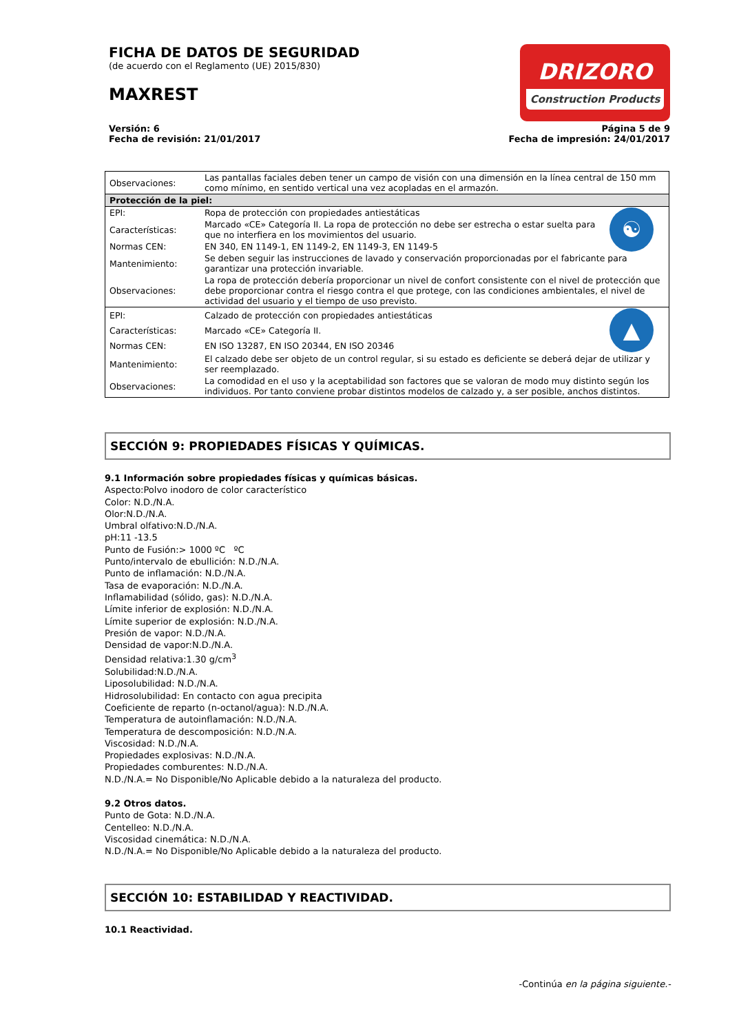FICHA DE DATOS DE SEGURIDAD
(de acuerdo con el Reglamento (UE) 2015/830)
MAXREST
DRIZORO
Construction Products
Versión: 6
Fecha de revisión: 21/01/2017
Página 5 de 9
Fecha de impresión: 24/01/2017
| Observaciones: | Las pantallas faciales deben tener un campo de visión con una dimensión en la línea central de 150 mm como mínimo, en sentido vertical una vez acopladas en el armazón. | |
| Protección de la piel: | | |
| EPI: | Ropa de protección con propiedades antiestáticas | ☯ |
| Características: | Marcado «CE» Categoría II. La ropa de protección no debe ser estrecha o estar suelta para que no interfiera en los movimientos del usuario. | |
| Normas CEN: | EN 340, EN 1149-1, EN 1149-2, EN 1149-3, EN 1149-5 | |
| Mantenimiento: | Se deben seguir las instrucciones de lavado y conservación proporcionadas por el fabricante para garantizar una protección invariable. | |
| Observaciones: | La ropa de protección debería proporcionar un nivel de confort consistente con el nivel de protección que debe proporcionar contra el riesgo contra el que protege, con las condiciones ambientales, el nivel de actividad del usuario y el tiempo de uso previsto. | |
| EPI: | Calzado de protección con propiedades antiestáticas | ▲ |
| Características: | Marcado «CE» Categoría II. | |
| Normas CEN: | EN ISO 13287, EN ISO 20344, EN ISO 20346 | |
| Mantenimiento: | El calzado debe ser objeto de un control regular, si su estado es deficiente se deberá dejar de utilizar y ser reemplazado. | |
| Observaciones: | La comodidad en el uso y la aceptabilidad son factores que se valoran de modo muy distinto según los individuos. Por tanto conviene probar distintos modelos de calzado y, a ser posible, anchos distintos. | |
SECCIÓN 9: PROPIEDADES FÍSICAS Y QUÍMICAS.
9.1 Información sobre propiedades físicas y químicas básicas.
Aspecto:Polvo inodoro de color característico
Color: N.D./N.A.
Olor:N.D./N.A.
Umbral olfativo:N.D./N.A.
pH:11 -13.5
Punto de Fusión:> 1000 ºC ºC
Punto/intervalo de ebullición: N.D./N.A.
Punto de inflamación: N.D./N.A.
Tasa de evaporación: N.D./N.A.
Inflamabilidad (sólido, gas): N.D./N.A.
Límite inferior de explosión: N.D./N.A.
Límite superior de explosión: N.D./N.A.
Presión de vapor: N.D./N.A.
Densidad de vapor:N.D./N.A.
Densidad relativa:1.30 g/cm<sup>3</sup>
Solubilidad:N.D./N.A.
Liposolubilidad: N.D./N.A.
Hidrosolubilidad: En contacto con agua precipita
Coeficiente de reparto (n-octanol/agua): N.D./N.A.
Temperatura de autoinflamación: N.D./N.A.
Temperatura de descomposición: N.D./N.A.
Viscosidad: N.D./N.A.
Propiedades explosivas: N.D./N.A.
Propiedades comburentes: N.D./N.A.
N.D./N.A.= No Disponible/No Aplicable debido a la naturaleza del producto.
9.2 Otros datos.
Punto de Gota: N.D./N.A.
Centelleo: N.D./N.A.
Viscosidad cinemática: N.D./N.A.
N.D./N.A.= No Disponible/No Aplicable debido a la naturaleza del producto.
SECCIÓN 10: ESTABILIDAD Y REACTIVIDAD.
10.1 Reactividad.
-Continúa en la página siguiente.-